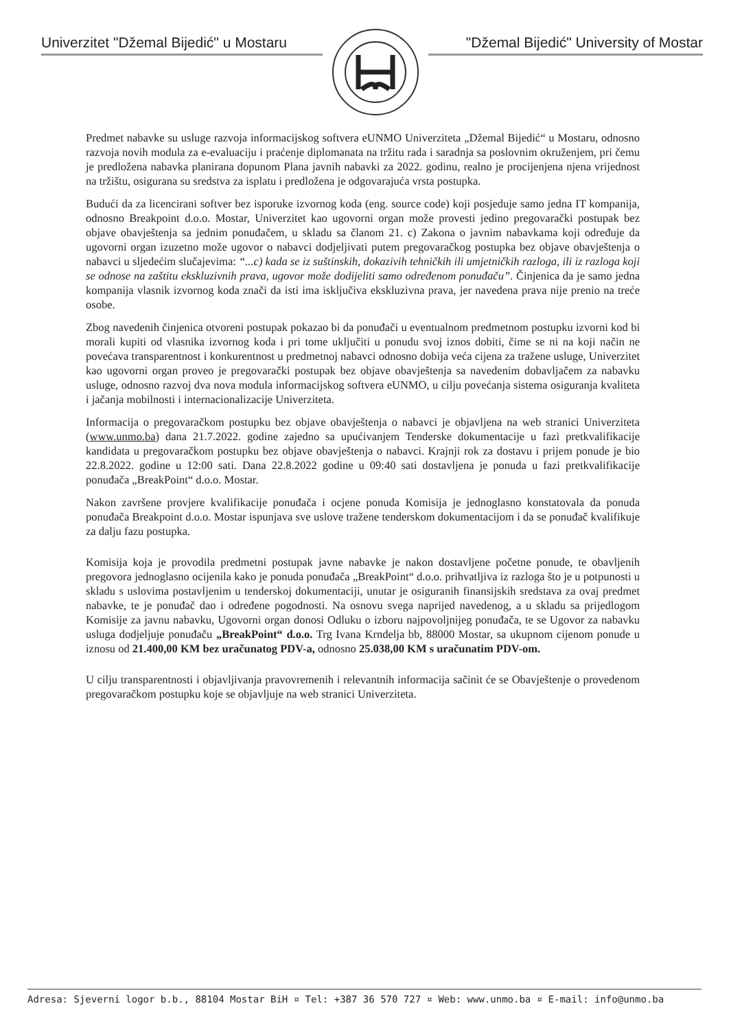Univerzitet "Džemal Bijedić" u Mostaru
"Džemal Bijedić" University of Mostar
Predmet nabavke su usluge razvoja informacijskog softvera eUNMO Univerziteta „Džemal Bijedić“ u Mostaru, odnosno razvoja novih modula za e-evaluaciju i praćenje diplomanata na tržitu rada i saradnja sa poslovnim okruženjem, pri čemu je predložena nabavka planirana dopunom Plana javnih nabavki za 2022. godinu, realno je procijenjena njena vrijednost na tržištu, osigurana su sredstva za isplatu i predložena je odgovarajuća vrsta postupka.
Budući da za licencirani softver bez isporuke izvornog koda (eng. source code) koji posjeduje samo jedna IT kompanija, odnosno Breakpoint d.o.o. Mostar, Univerzitet kao ugovorni organ može provesti jedino pregovarački postupak bez objave obavještenja sa jednim ponuđačem, u skladu sa članom 21. c) Zakona o javnim nabavkama koji određuje da ugovorni organ izuzetno može ugovor o nabavci dodjeljivati putem pregovaračkog postupka bez objave obavještenja o nabavci u sljedećim slučajevima: “...c) kada se iz suštinskih, dokazivih tehničkih ili umjetničkih razloga, ili iz razloga koji se odnose na zaštitu ekskluzivnih prava, ugovor može dodijeliti samo određenom ponuđaču”. Činjenica da je samo jedna kompanija vlasnik izvornog koda znači da isti ima isključiva ekskluzivna prava, jer navedena prava nije prenio na treće osobe.
Zbog navedenih činjenica otvoreni postupak pokazao bi da ponuđači u eventualnom predmetnom postupku izvorni kod bi morali kupiti od vlasnika izvornog koda i pri tome uključiti u ponudu svoj iznos dobiti, čime se ni na koji način ne povećava transparentnost i konkurentnost u predmetnoj nabavci odnosno dobija veća cijena za tražene usluge, Univerzitet kao ugovorni organ proveo je pregovarački postupak bez objave obavještenja sa navedenim dobavljačem za nabavku usluge, odnosno razvoj dva nova modula informacijskog softvera eUNMO, u cilju povećanja sistema osiguranja kvaliteta i jačanja mobilnosti i internacionalizacije Univerziteta.
Informacija o pregovaračkom postupku bez objave obavještenja o nabavci je objavljena na web stranici Univerziteta (www.unmo.ba) dana 21.7.2022. godine zajedno sa upućivanjem Tenderske dokumentacije u fazi pretkvalifikacije kandidata u pregovaračkom postupku bez objave obavještenja o nabavci. Krajnji rok za dostavu i prijem ponude je bio 22.8.2022. godine u 12:00 sati. Dana 22.8.2022 godine u 09:40 sati dostavljena je ponuda u fazi pretkvalifikacije ponuđača „BreakPoint“ d.o.o. Mostar.
Nakon završene provjere kvalifikacije ponuđača i ocjene ponuda Komisija je jednoglasno konstatovala da ponuda ponuđača Breakpoint d.o.o. Mostar ispunjava sve uslove tražene tenderskom dokumentacijom i da se ponuđač kvalifikuje za dalju fazu postupka.
Komisija koja je provodila predmetni postupak javne nabavke je nakon dostavljene početne ponude, te obavljenih pregovora jednoglasno ocijenila kako je ponuda ponuđača „BreakPoint“ d.o.o. prihvatljiva iz razloga što je u potpunosti u skladu s uslovima postavljenim u tenderskoj dokumentaciji, unutar je osiguranih finansijskih sredstava za ovaj predmet nabavke, te je ponuđač dao i određene pogodnosti. Na osnovu svega naprijed navedenog, a u skladu sa prijedlogom Komisije za javnu nabavku, Ugovorni organ donosi Odluku o izboru najpovoljnijeg ponuđača, te se Ugovor za nabavku usluga dodjeljuje ponuđaču „BreakPoint“ d.o.o. Trg Ivana Krndelja bb, 88000 Mostar, sa ukupnom cijenom ponude u iznosu od 21.400,00 KM bez uračunatog PDV-a, odnosno 25.038,00 KM s uračunatim PDV-om.
U cilju transparentnosti i objavljivanja pravovremenih i relevantnih informacija sačinit će se Obavještenje o provedenom pregovaračkom postupku koje se objavljuje na web stranici Univerziteta.
Adresa: Sjeverni logor b.b., 88104 Mostar BiH ¤ Tel: +387 36 570 727 ¤ Web: www.unmo.ba ¤ E-mail: info@unmo.ba